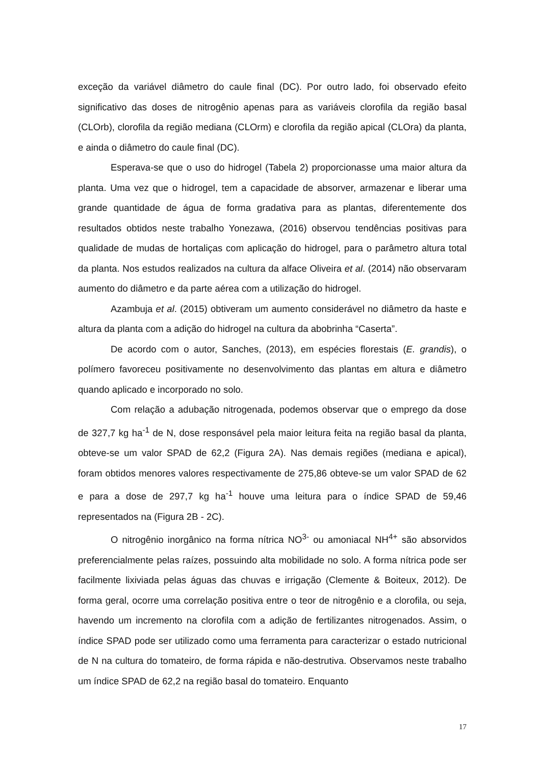exceção da variável diâmetro do caule final (DC). Por outro lado, foi observado efeito significativo das doses de nitrogênio apenas para as variáveis clorofila da região basal (CLOrb), clorofila da região mediana (CLOrm) e clorofila da região apical (CLOra) da planta, e ainda o diâmetro do caule final (DC).
Esperava-se que o uso do hidrogel (Tabela 2) proporcionasse uma maior altura da planta. Uma vez que o hidrogel, tem a capacidade de absorver, armazenar e liberar uma grande quantidade de água de forma gradativa para as plantas, diferentemente dos resultados obtidos neste trabalho Yonezawa, (2016) observou tendências positivas para qualidade de mudas de hortaliças com aplicação do hidrogel, para o parâmetro altura total da planta. Nos estudos realizados na cultura da alface Oliveira et al. (2014) não observaram aumento do diâmetro e da parte aérea com a utilização do hidrogel.
Azambuja et al. (2015) obtiveram um aumento considerável no diâmetro da haste e altura da planta com a adição do hidrogel na cultura da abobrinha “Caserta”.
De acordo com o autor, Sanches, (2013), em espécies florestais (E. grandis), o polímero favoreceu positivamente no desenvolvimento das plantas em altura e diâmetro quando aplicado e incorporado no solo.
Com relação a adubação nitrogenada, podemos observar que o emprego da dose de 327,7 kg ha<sup>-1</sup> de N, dose responsável pela maior leitura feita na região basal da planta, obteve-se um valor SPAD de 62,2 (Figura 2A). Nas demais regiões (mediana e apical), foram obtidos menores valores respectivamente de 275,86 obteve-se um valor SPAD de 62 e para a dose de 297,7 kg ha<sup>-1</sup> houve uma leitura para o índice SPAD de 59,46 representados na (Figura 2B - 2C).
O nitrogênio inorgânico na forma nítrica NO<sup>3-</sup> ou amoniacal NH<sup>4+</sup> são absorvidos preferencialmente pelas raízes, possuindo alta mobilidade no solo. A forma nítrica pode ser facilmente lixiviada pelas águas das chuvas e irrigação (Clemente & Boiteux, 2012). De forma geral, ocorre uma correlação positiva entre o teor de nitrogênio e a clorofila, ou seja, havendo um incremento na clorofila com a adição de fertilizantes nitrogenados. Assim, o índice SPAD pode ser utilizado como uma ferramenta para caracterizar o estado nutricional de N na cultura do tomateiro, de forma rápida e não-destrutiva. Observamos neste trabalho um índice SPAD de 62,2 na região basal do tomateiro. Enquanto
17